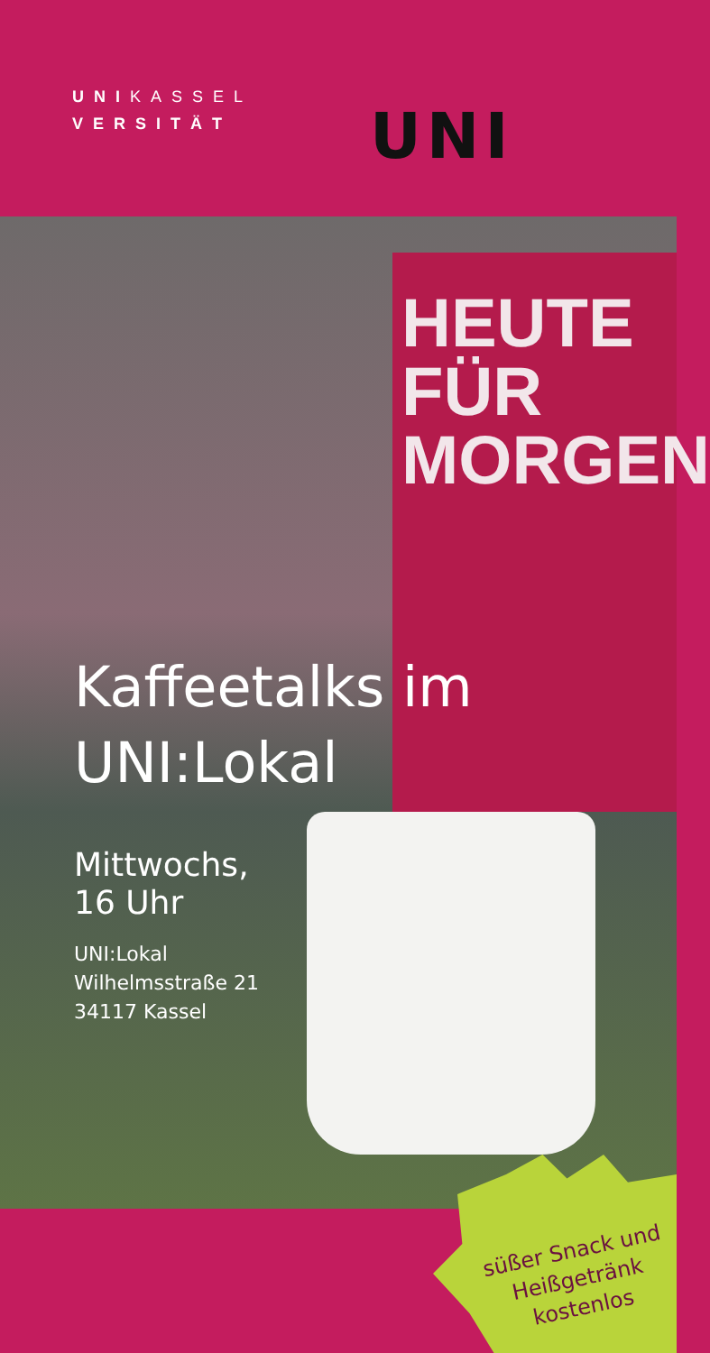UNIKASSEL
VERSITÄT
UNI
HEUTE
FÜR
MORGEN
Kaffeetalks im
UNI:Lokal
Mittwochs,
16 Uhr
UNI:Lokal
Wilhelmsstraße 21
34117 Kassel
süßer Snack und
Heißgetränk
kostenlos